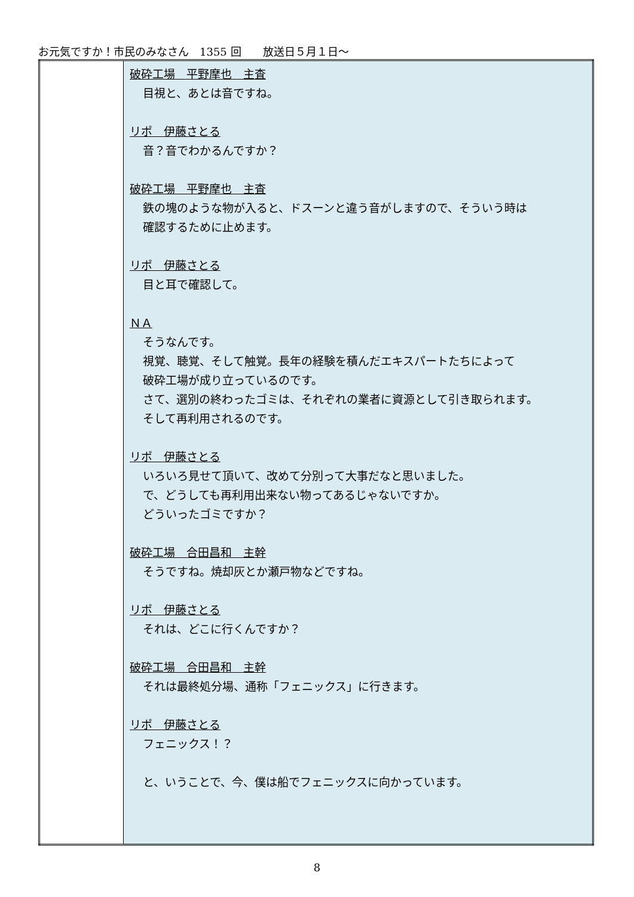お元気ですか！市民のみなさん　1355 回　　放送日５月１日～
| | 破砕工場 平野摩也 主査 目視と、あとは音ですね。 リポ 伊藤さとる 音？音でわかるんですか？ 破砕工場 平野摩也 主査 鉄の塊のような物が入ると、ドスーンと違う音がしますので、そういう時は 確認するために止めます。 リポ 伊藤さとる 目と耳で確認して。 ＮＡ そうなんです。 視覚、聴覚、そして触覚。長年の経験を積んだエキスパートたちによって 破砕工場が成り立っているのです。 さて、選別の終わったゴミは、それぞれの業者に資源として引き取られます。 そして再利用されるのです。 リポ 伊藤さとる いろいろ見せて頂いて、改めて分別って大事だなと思いました。 で、どうしても再利用出来ない物ってあるじゃないですか。 どういったゴミですか？ 破砕工場 合田昌和 主幹 そうですね。焼却灰とか瀬戸物などですね。 リポ 伊藤さとる それは、どこに行くんですか？ 破砕工場 合田昌和 主幹 それは最終処分場、通称「フェニックス」に行きます。 リポ 伊藤さとる フェニックス！？ と、いうことで、今、僕は船でフェニックスに向かっています。 |
8